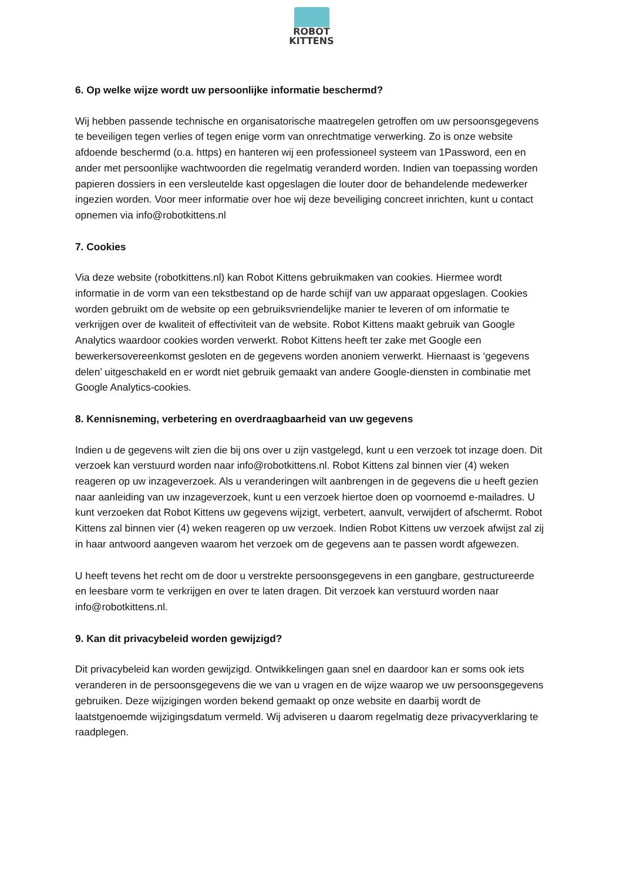ROBOT
KITTENS
6. Op welke wijze wordt uw persoonlijke informatie beschermd?
Wij hebben passende technische en organisatorische maatregelen getroffen om uw persoonsgegevens te beveiligen tegen verlies of tegen enige vorm van onrechtmatige verwerking. Zo is onze website afdoende beschermd (o.a. https) en hanteren wij een professioneel systeem van 1Password, een en ander met persoonlijke wachtwoorden die regelmatig veranderd worden. Indien van toepassing worden papieren dossiers in een versleutelde kast opgeslagen die louter door de behandelende medewerker ingezien worden. Voor meer informatie over hoe wij deze beveiliging concreet inrichten, kunt u contact opnemen via info@robotkittens.nl
7. Cookies
Via deze website (robotkittens.nl) kan Robot Kittens gebruikmaken van cookies. Hiermee wordt informatie in de vorm van een tekstbestand op de harde schijf van uw apparaat opgeslagen. Cookies worden gebruikt om de website op een gebruiksvriendelijke manier te leveren of om informatie te verkrijgen over de kwaliteit of effectiviteit van de website. Robot Kittens maakt gebruik van Google Analytics waardoor cookies worden verwerkt. Robot Kittens heeft ter zake met Google een bewerkersovereenkomst gesloten en de gegevens worden anoniem verwerkt. Hiernaast is ‘gegevens delen’ uitgeschakeld en er wordt niet gebruik gemaakt van andere Google-diensten in combinatie met Google Analytics-cookies.
8. Kennisneming, verbetering en overdraagbaarheid van uw gegevens
Indien u de gegevens wilt zien die bij ons over u zijn vastgelegd, kunt u een verzoek tot inzage doen. Dit verzoek kan verstuurd worden naar info@robotkittens.nl. Robot Kittens zal binnen vier (4) weken reageren op uw inzageverzoek. Als u veranderingen wilt aanbrengen in de gegevens die u heeft gezien naar aanleiding van uw inzageverzoek, kunt u een verzoek hiertoe doen op voornoemd e-mailadres. U kunt verzoeken dat Robot Kittens uw gegevens wijzigt, verbetert, aanvult, verwijdert of afschermt. Robot Kittens zal binnen vier (4) weken reageren op uw verzoek. Indien Robot Kittens uw verzoek afwijst zal zij in haar antwoord aangeven waarom het verzoek om de gegevens aan te passen wordt afgewezen.
U heeft tevens het recht om de door u verstrekte persoonsgegevens in een gangbare, gestructureerde en leesbare vorm te verkrijgen en over te laten dragen. Dit verzoek kan verstuurd worden naar info@robotkittens.nl.
9. Kan dit privacybeleid worden gewijzigd?
Dit privacybeleid kan worden gewijzigd. Ontwikkelingen gaan snel en daardoor kan er soms ook iets veranderen in de persoonsgegevens die we van u vragen en de wijze waarop we uw persoonsgegevens gebruiken. Deze wijzigingen worden bekend gemaakt op onze website en daarbij wordt de laatstgenoemde wijzigingsdatum vermeld. Wij adviseren u daarom regelmatig deze privacyverklaring te raadplegen.